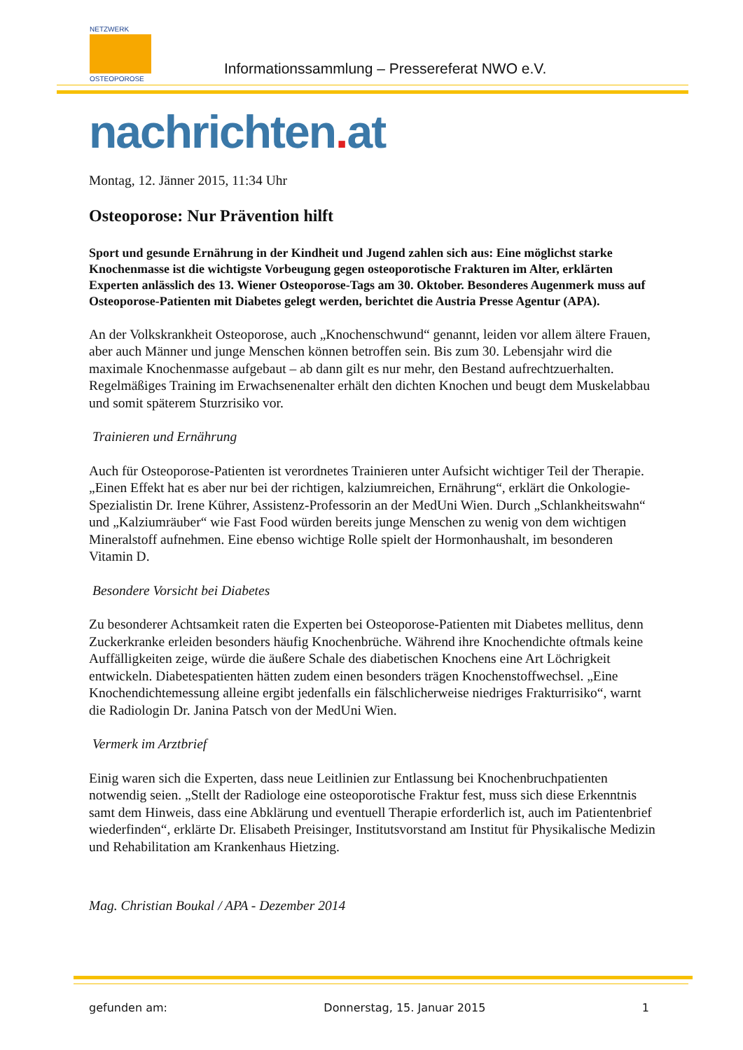NETZWERK
OSTEOPOROSE
Informationssammlung – Pressereferat NWO e.V.
nachrichten. at
Montag, 12. Jänner 2015, 11:34 Uhr
Osteoporose: Nur Prävention hilft
Sport und gesunde Ernährung in der Kindheit und Jugend zahlen sich aus: Eine möglichst starke Knochenmasse ist die wichtigste Vorbeugung gegen osteoporotische Frakturen im Alter, erklärten Experten anlässlich des 13. Wiener Osteoporose-Tags am 30. Oktober. Besonderes Augenmerk muss auf Osteoporose-Patienten mit Diabetes gelegt werden, berichtet die Austria Presse Agentur (APA).
An der Volkskrankheit Osteoporose, auch „Knochenschwund“ genannt, leiden vor allem ältere Frauen, aber auch Männer und junge Menschen können betroffen sein. Bis zum 30. Lebensjahr wird die maximale Knochenmasse aufgebaut – ab dann gilt es nur mehr, den Bestand aufrechtzuerhalten. Regelmäßiges Training im Erwachsenenalter erhält den dichten Knochen und beugt dem Muskelabbau und somit späterem Sturzrisiko vor.
Trainieren und Ernährung
Auch für Osteoporose-Patienten ist verordnetes Trainieren unter Aufsicht wichtiger Teil der Therapie. „Einen Effekt hat es aber nur bei der richtigen, kalziumreichen, Ernährung“, erklärt die Onkologie-Spezialistin Dr. Irene Kührer, Assistenz-Professorin an der MedUni Wien. Durch „Schlankheitswahn“ und „Kalziumräuber“ wie Fast Food würden bereits junge Menschen zu wenig von dem wichtigen Mineralstoff aufnehmen. Eine ebenso wichtige Rolle spielt der Hormonhaushalt, im besonderen Vitamin D.
Besondere Vorsicht bei Diabetes
Zu besonderer Achtsamkeit raten die Experten bei Osteoporose-Patienten mit Diabetes mellitus, denn Zuckerkranke erleiden besonders häufig Knochenbrüche. Während ihre Knochendichte oftmals keine Auffälligkeiten zeige, würde die äußere Schale des diabetischen Knochens eine Art Löchrigkeit entwickeln. Diabetespatienten hätten zudem einen besonders trägen Knochenstoffwechsel. „Eine Knochendichtemessung alleine ergibt jedenfalls ein fälschlicherweise niedriges Frakturrisiko“, warnt die Radiologin Dr. Janina Patsch von der MedUni Wien.
Vermerk im Arztbrief
Einig waren sich die Experten, dass neue Leitlinien zur Entlassung bei Knochenbruchpatienten notwendig seien. „Stellt der Radiologe eine osteoporotische Fraktur fest, muss sich diese Erkenntnis samt dem Hinweis, dass eine Abklärung und eventuell Therapie erforderlich ist, auch im Patientenbrief wiederfinden“, erklärte Dr. Elisabeth Preisinger, Institutsvorstand am Institut für Physikalische Medizin und Rehabilitation am Krankenhaus Hietzing.
Mag. Christian Boukal / APA - Dezember 2014
gefunden am: Donnerstag, 15. Januar 2015 1